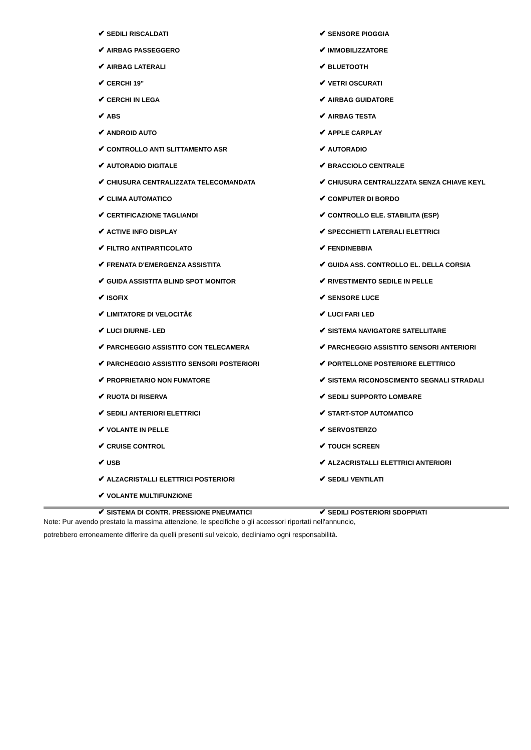✔ SEDILI RISCALDATI
✔ SENSORE PIOGGIA
✔ AIRBAG PASSEGGERO
✔ IMMOBILIZZATORE
✔ AIRBAG LATERALI
✔ BLUETOOTH
✔ CERCHI 19"
✔ VETRI OSCURATI
✔ CERCHI IN LEGA
✔ AIRBAG GUIDATORE
✔ ABS
✔ AIRBAG TESTA
✔ ANDROID AUTO
✔ APPLE CARPLAY
✔ CONTROLLO ANTI SLITTAMENTO ASR
✔ AUTORADIO
✔ AUTORADIO DIGITALE
✔ BRACCIOLO CENTRALE
✔ CHIUSURA CENTRALIZZATA TELECOMANDATA
✔ CHIUSURA CENTRALIZZATA SENZA CHIAVE KEYL
✔ CLIMA AUTOMATICO
✔ COMPUTER DI BORDO
✔ CERTIFICAZIONE TAGLIANDI
✔ CONTROLLO ELE. STABILITA (ESP)
✔ ACTIVE INFO DISPLAY
✔ SPECCHIETTI LATERALI ELETTRICI
✔ FILTRO ANTIPARTICOLATO
✔ FENDINEBBIA
✔ FRENATA D'EMERGENZA ASSISTITA
✔ GUIDA ASS. CONTROLLO EL. DELLA CORSIA
✔ GUIDA ASSISTITA BLIND SPOT MONITOR
✔ RIVESTIMENTO SEDILE IN PELLE
✔ ISOFIX
✔ SENSORE LUCE
✔ LIMITATORE DI VELOCITÃ€
✔ LUCI FARI LED
✔ LUCI DIURNE- LED
✔ SISTEMA NAVIGATORE SATELLITARE
✔ PARCHEGGIO ASSISTITO CON TELECAMERA
✔ PARCHEGGIO ASSISTITO SENSORI ANTERIORI
✔ PARCHEGGIO ASSISTITO SENSORI POSTERIORI
✔ PORTELLONE POSTERIORE ELETTRICO
✔ PROPRIETARIO NON FUMATORE
✔ SISTEMA RICONOSCIMENTO SEGNALI STRADALI
✔ RUOTA DI RISERVA
✔ SEDILI SUPPORTO LOMBARE
✔ SEDILI ANTERIORI ELETTRICI
✔ START-STOP AUTOMATICO
✔ VOLANTE IN PELLE
✔ SERVOSTERZO
✔ CRUISE CONTROL
✔ TOUCH SCREEN
✔ USB
✔ ALZACRISTALLI ELETTRICI ANTERIORI
✔ ALZACRISTALLI ELETTRICI POSTERIORI
✔ SEDILI VENTILATI
✔ VOLANTE MULTIFUNZIONE
✔ SISTEMA DI CONTR. PRESSIONE PNEUMATICI
✔ SEDILI POSTERIORI SDOPPIATI
Note: Pur avendo prestato la massima attenzione, le specifiche o gli accessori riportati nell'annuncio,
potrebbero erroneamente differire da quelli presenti sul veicolo, decliniamo ogni responsabilità.